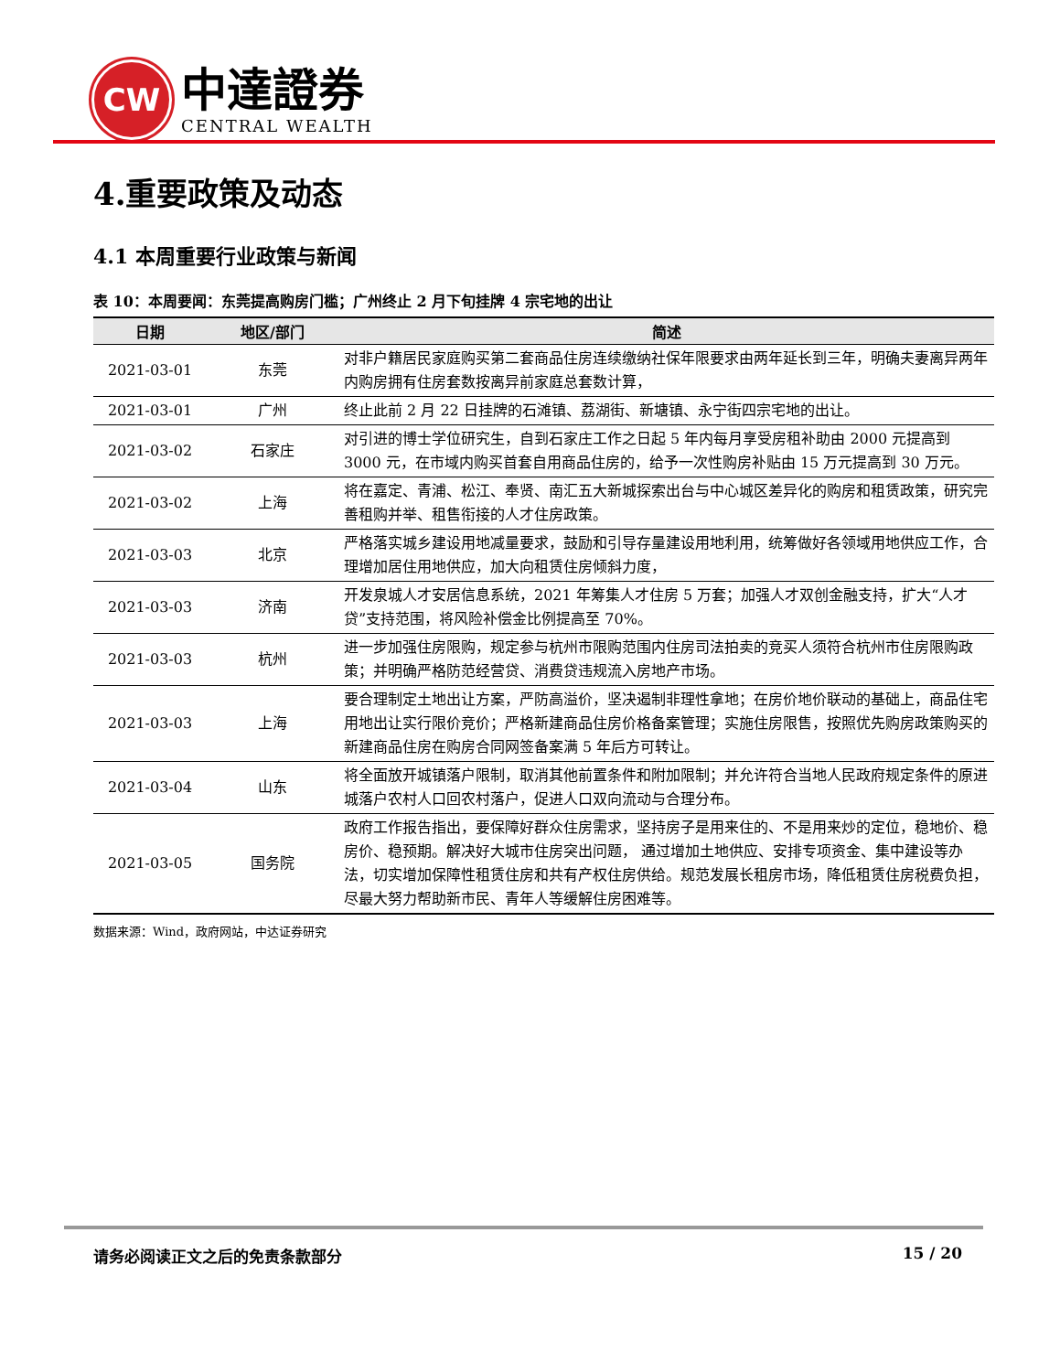CW
中達證券
CENTRAL WEALTH
4.重要政策及动态
4.1 本周重要行业政策与新闻
表 10：本周要闻：东莞提高购房门槛；广州终止 2 月下旬挂牌 4 宗宅地的出让
| 日期 | 地区/部门 | 简述 |
| --- | --- | --- |
| 2021-03-01 | 东莞 | 对非户籍居民家庭购买第二套商品住房连续缴纳社保年限要求由两年延长到三年，明确夫妻离异两年内购房拥有住房套数按离异前家庭总套数计算， |
| 2021-03-01 | 广州 | 终止此前 2 月 22 日挂牌的石滩镇、荔湖街、新塘镇、永宁街四宗宅地的出让。 |
| 2021-03-02 | 石家庄 | 对引进的博士学位研究生，自到石家庄工作之日起 5 年内每月享受房租补助由 2000 元提高到 3000 元，在市域内购买首套自用商品住房的，给予一次性购房补贴由 15 万元提高到 30 万元。 |
| 2021-03-02 | 上海 | 将在嘉定、青浦、松江、奉贤、南汇五大新城探索出台与中心城区差异化的购房和租赁政策，研究完善租购并举、租售衔接的人才住房政策。 |
| 2021-03-03 | 北京 | 严格落实城乡建设用地减量要求，鼓励和引导存量建设用地利用，统筹做好各领域用地供应工作，合理增加居住用地供应，加大向租赁住房倾斜力度， |
| 2021-03-03 | 济南 | 开发泉城人才安居信息系统，2021 年筹集人才住房 5 万套；加强人才双创金融支持，扩大“人才贷”支持范围，将风险补偿金比例提高至 70%。 |
| 2021-03-03 | 杭州 | 进一步加强住房限购，规定参与杭州市限购范围内住房司法拍卖的竞买人须符合杭州市住房限购政策；并明确严格防范经营贷、消费贷违规流入房地产市场。 |
| 2021-03-03 | 上海 | 要合理制定土地出让方案，严防高溢价，坚决遏制非理性拿地；在房价地价联动的基础上，商品住宅用地出让实行限价竞价；严格新建商品住房价格备案管理；实施住房限售，按照优先购房政策购买的新建商品住房在购房合同网签备案满 5 年后方可转让。 |
| 2021-03-04 | 山东 | 将全面放开城镇落户限制，取消其他前置条件和附加限制；并允许符合当地人民政府规定条件的原进城落户农村人口回农村落户，促进人口双向流动与合理分布。 |
| 2021-03-05 | 国务院 | 政府工作报告指出，要保障好群众住房需求，坚持房子是用来住的、不是用来炒的定位，稳地价、稳房价、稳预期。解决好大城市住房突出问题， 通过增加土地供应、安排专项资金、集中建设等办法，切实增加保障性租赁住房和共有产权住房供给。规范发展长租房市场，降低租赁住房税费负担，尽最大努力帮助新市民、青年人等缓解住房困难等。 |
数据来源：Wind，政府网站，中达证券研究
请务必阅读正文之后的免责条款部分 15 / 20